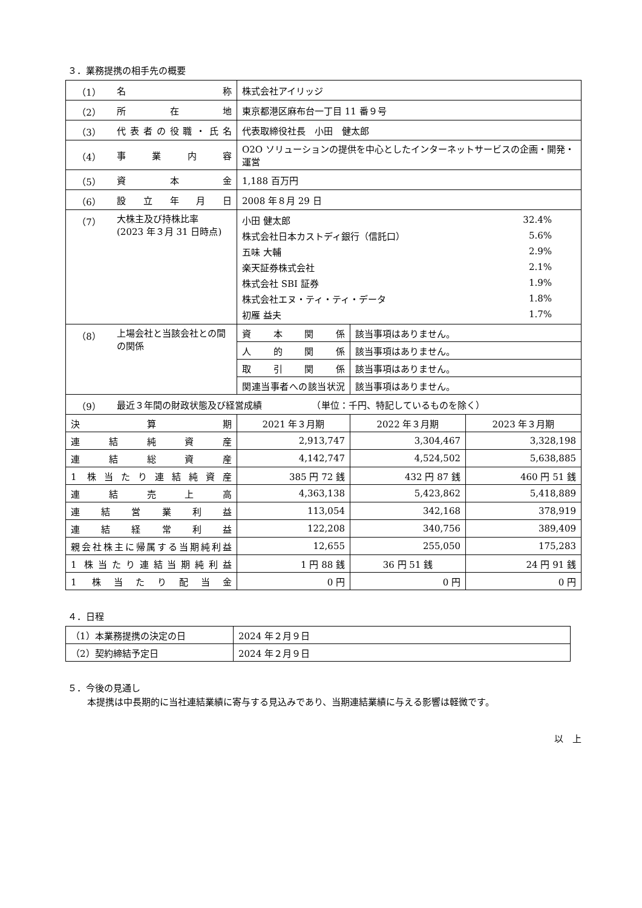３．業務提携の相手先の概要
| （1） | 名称 | 株式会社アイリッジ | | |
| （2） | 所在地 | 東京都港区麻布台一丁目 11 番９号 | | |
| （3） | 代表者の役職・氏名 | 代表取締役社長 小田 健太郎 | | |
| （4） | 事業内容 | O2O ソリューションの提供を中心としたインターネットサービスの企画・開発・運営 | | |
| （5） | 資本金 | 1,188 百万円 | | |
| （6） | 設立年月日 | 2008 年８月 29 日 | | |
| （7） | 大株主及び持株比率 (2023 年３月 31 日時点) | / 小田 健太郎 / 32.4% / / 株式会社日本カストディ銀行（信託口） / 5.6% / / 五味 大輔 / 2.9% / / 楽天証券株式会社 / 2.1% / / 株式会社 SBI 証券 / 1.9% / / 株式会社エヌ・ティ・ティ・データ / 1.8% / / 初雁 益夫 / 1.7% / | | |
| （8） | 上場会社と当該会社との間の関係 | 資本関係 | 該当事項はありません。 | |
| | | 人的関係 | 該当事項はありません。 | |
| | | 取引関係 | 該当事項はありません。 | |
| | | 関連当事者への該当状況 | 該当事項はありません。 | |
| （9） | 最近３年間の財政状態及び経営成績 （単位：千円、特記しているものを除く） | | | |
| 決算期 | | 2021 年３月期 | 2022 年３月期 | 2023 年３月期 |
| 連結純資産 | | 2,913,747 | 3,304,467 | 3,328,198 |
| 連結総資産 | | 4,142,747 | 4,524,502 | 5,638,885 |
| 1 株当たり連結純資産 | | 385 円 72 銭 | 432 円 87 銭 | 460 円 51 銭 |
| 連結売上高 | | 4,363,138 | 5,423,862 | 5,418,889 |
| 連結営業利益 | | 113,054 | 342,168 | 378,919 |
| 連結経常利益 | | 122,208 | 340,756 | 389,409 |
| 親会社株主に帰属する当期純利益 | | 12,655 | 255,050 | 175,283 |
| 1 株当たり連結当期純利益 | | 1 円 88 銭 | 36 円 51 銭 | 24 円 91 銭 |
| 1 株当たり配当金 | | 0 円 | 0 円 | 0 円 |
４．日程
| （1）本業務提携の決定の日 | 2024 年２月９日 |
| （2）契約締結予定日 | 2024 年２月９日 |
５．今後の見通し
本提携は中長期的に当社連結業績に寄与する見込みであり、当期連結業績に与える影響は軽微です。
以　上